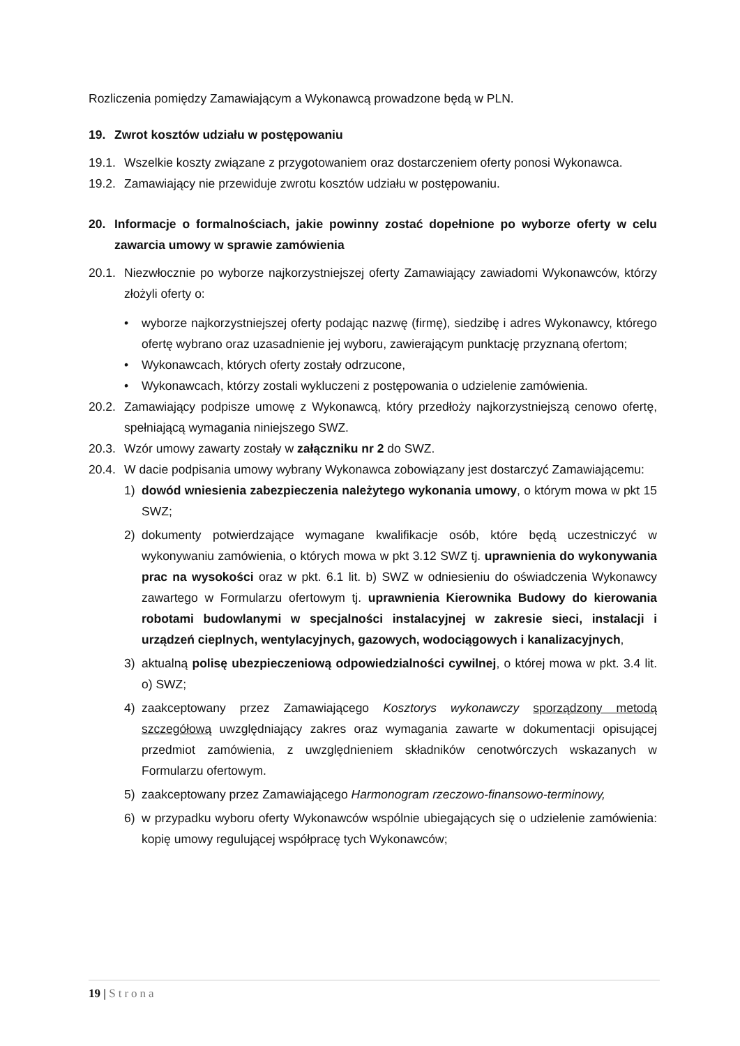Rozliczenia pomiędzy Zamawiającym a Wykonawcą prowadzone będą w PLN.
19. Zwrot kosztów udziału w postępowaniu
19.1. Wszelkie koszty związane z przygotowaniem oraz dostarczeniem oferty ponosi Wykonawca.
19.2. Zamawiający nie przewiduje zwrotu kosztów udziału w postępowaniu.
20. Informacje o formalnościach, jakie powinny zostać dopełnione po wyborze oferty w celu zawarcia umowy w sprawie zamówienia
20.1. Niezwłocznie po wyborze najkorzystniejszej oferty Zamawiający zawiadomi Wykonawców, którzy złożyli oferty o:
• wyborze najkorzystniejszej oferty podając nazwę (firmę), siedzibę i adres Wykonawcy, którego ofertę wybrano oraz uzasadnienie jej wyboru, zawierającym punktację przyznaną ofertom;
• Wykonawcach, których oferty zostały odrzucone,
• Wykonawcach, którzy zostali wykluczeni z postępowania o udzielenie zamówienia.
20.2. Zamawiający podpisze umowę z Wykonawcą, który przedłoży najkorzystniejszą cenowo ofertę, spełniającą wymagania niniejszego SWZ.
20.3. Wzór umowy zawarty zostały w załączniku nr 2 do SWZ.
20.4. W dacie podpisania umowy wybrany Wykonawca zobowiązany jest dostarczyć Zamawiającemu:
1) dowód wniesienia zabezpieczenia należytego wykonania umowy, o którym mowa w pkt 15 SWZ;
2) dokumenty potwierdzające wymagane kwalifikacje osób, które będą uczestniczyć w wykonywaniu zamówienia, o których mowa w pkt 3.12 SWZ tj. uprawnienia do wykonywania prac na wysokości oraz w pkt. 6.1 lit. b) SWZ w odniesieniu do oświadczenia Wykonawcy zawartego w Formularzu ofertowym tj. uprawnienia Kierownika Budowy do kierowania robotami budowlanymi w specjalności instalacyjnej w zakresie sieci, instalacji i urządzeń cieplnych, wentylacyjnych, gazowych, wodociągowych i kanalizacyjnych,
3) aktualną polisę ubezpieczeniową odpowiedzialności cywilnej, o której mowa w pkt. 3.4 lit. o) SWZ;
4) zaakceptowany przez Zamawiającego Kosztorys wykonawczy sporządzony metodą szczegółową uwzględniający zakres oraz wymagania zawarte w dokumentacji opisującej przedmiot zamówienia, z uwzględnieniem składników cenotwórczych wskazanych w Formularzu ofertowym.
5) zaakceptowany przez Zamawiającego Harmonogram rzeczowo-finansowo-terminowy,
6) w przypadku wyboru oferty Wykonawców wspólnie ubiegających się o udzielenie zamówienia: kopię umowy regulującej współpracę tych Wykonawców;
19 | Strona